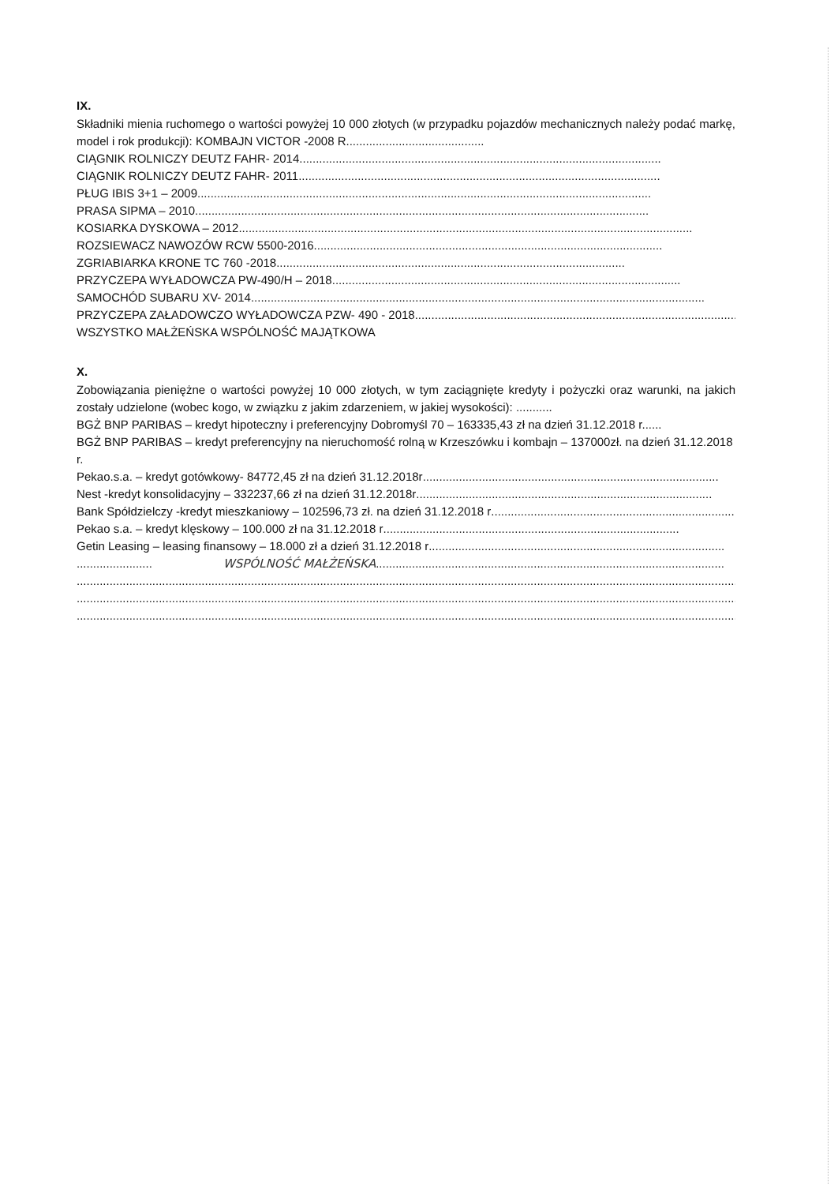IX.
Składniki mienia ruchomego o wartości powyżej 10 000 złotych (w przypadku pojazdów mechanicznych należy podać markę, model i rok produkcji): KOMBAJN VICTOR -2008 R..........................................
CIĄGNIK ROLNICZY DEUTZ FAHR- 2014..............................................................................................................
CIĄGNIK ROLNICZY DEUTZ FAHR- 2011..............................................................................................................
PŁUG IBIS 3+1 – 2009..........................................................................................................................................
PRASA SIPMA – 2010..........................................................................................................................................
KOSIARKA DYSKOWA – 2012..........................................................................................................................................
ROZSIEWACZ NAWOZÓW RCW 5500-2016..........................................................................................................
ZGRIABIARKA KRONE TC 760 -2018..........................................................................................................
PRZYCZEPA WYŁADOWCZA PW-490/H – 2018..........................................................................................................
SAMOCHÓD SUBARU XV- 2014..........................................................................................................................................
PRZYCZEPA ZAŁADOWCZO WYŁADOWCZA PZW- 490 - 2018..........................................................................................................
WSZYSTKO MAŁŻEŃSKA WSPÓLNOŚĆ MAJĄTKOWA
X.
Zobowiązania pieniężne o wartości powyżej 10 000 złotych, w tym zaciągnięte kredyty i pożyczki oraz warunki, na jakich zostały udzielone (wobec kogo, w związku z jakim zdarzeniem, w jakiej wysokości): ...........
BGŻ BNP PARIBAS – kredyt hipoteczny i preferencyjny Dobromyśl 70 – 163335,43 zł na dzień 31.12.2018 r......
BGŻ BNP PARIBAS – kredyt preferencyjny na nieruchomość rolną w Krzeszówku i kombajn – 137000zł. na dzień 31.12.2018 r.
Pekao.s.a. – kredyt gotówkowy- 84772,45 zł na dzień 31.12.2018r..........................................................................................
Nest -kredyt konsolidacyjny – 332237,66 zł na dzień 31.12.2018r..........................................................................................
Bank Spółdzielczy -kredyt mieszkaniowy – 102596,73 zł. na dzień 31.12.2018 r..........................................................................................
Pekao s.a. – kredyt klęskowy – 100.000 zł na 31.12.2018 r..........................................................................................
Getin Leasing – leasing finansowy – 18.000 zł a dzień 31.12.2018 r..........................................................................................
....................... WSPÓLNOŚĆ MAŁŻEŃSKA..........................................................................................................
..............................................................................................................................................................................................................
..............................................................................................................................................................................................................
..............................................................................................................................................................................................................